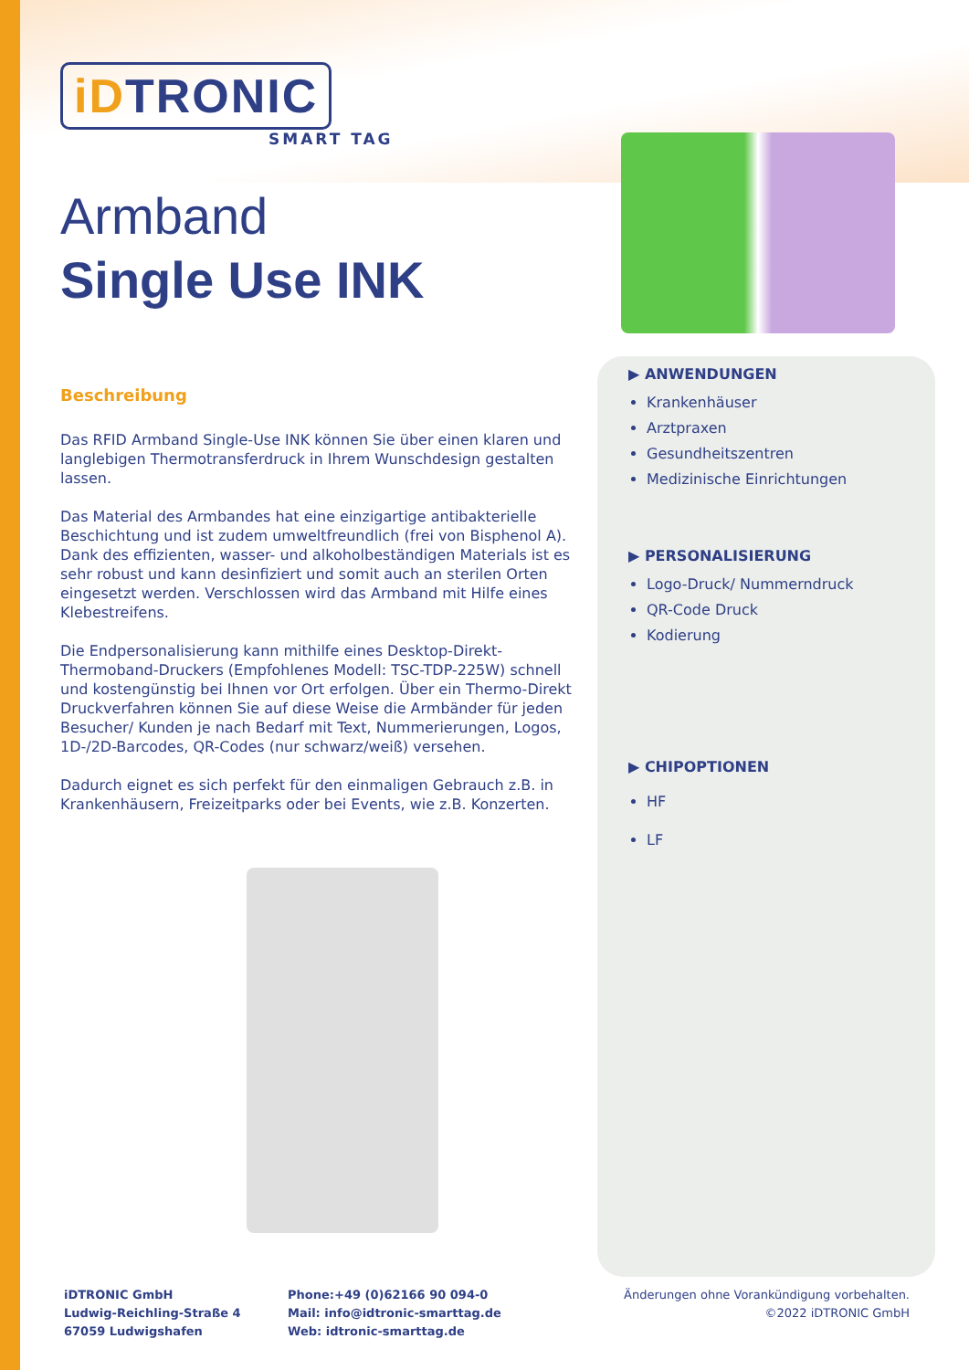iDTRONIC
SMART TAG
Armband
Single Use INK
Beschreibung
Das RFID Armband Single-Use INK können Sie über einen klaren und langlebigen Thermotransferdruck in Ihrem Wunschdesign gestalten lassen.
Das Material des Armbandes hat eine einzigartige antibakterielle Beschichtung und ist zudem umweltfreundlich (frei von Bisphenol A). Dank des effizienten, wasser- und alkoholbeständigen Materials ist es sehr robust und kann desinfiziert und somit auch an sterilen Orten eingesetzt werden. Verschlossen wird das Armband mit Hilfe eines Klebestreifens.
Die Endpersonalisierung kann mithilfe eines Desktop-Direkt-Thermoband-Druckers (Empfohlenes Modell: TSC-TDP-225W) schnell und kostengünstig bei Ihnen vor Ort erfolgen. Über ein Thermo-Direkt Druckverfahren können Sie auf diese Weise die Armbänder für jeden Besucher/ Kunden je nach Bedarf mit Text, Nummerierungen, Logos, 1D-/2D-Barcodes, QR-Codes (nur schwarz/weiß) versehen.
Dadurch eignet es sich perfekt für den einmaligen Gebrauch z.B. in Krankenhäusern, Freizeitparks oder bei Events, wie z.B. Konzerten.
▶ ANWENDUNGEN
Krankenhäuser
Arztpraxen
Gesundheitszentren
Medizinische Einrichtungen
▶ PERSONALISIERUNG
Logo-Druck/ Nummerndruck
QR-Code Druck
Kodierung
▶ CHIPOPTIONEN
HF
LF
iDTRONIC GmbH
Ludwig-Reichling-Straße 4
67059 Ludwigshafen
Phone:+49 (0)62166 90 094-0
Mail: info@idtronic-smarttag.de
Web: idtronic-smarttag.de
Änderungen ohne Vorankündigung vorbehalten.
©2022 iDTRONIC GmbH